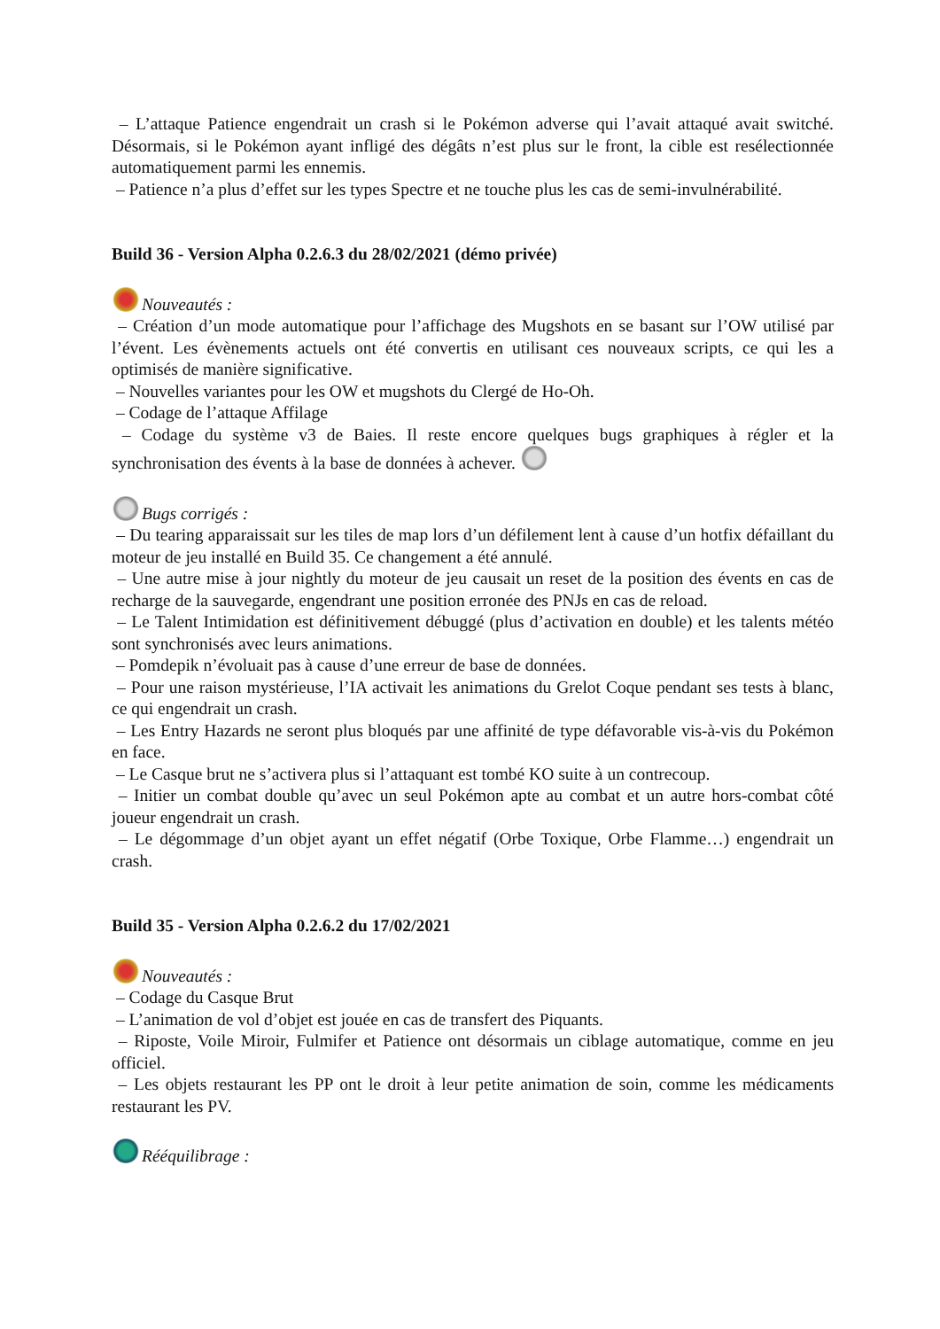– L’attaque Patience engendrait un crash si le Pokémon adverse qui l’avait attaqué avait switché. Désormais, si le Pokémon ayant infligé des dégâts n’est plus sur le front, la cible est resélectionnée automatiquement parmi les ennemis.
– Patience n’a plus d’effet sur les types Spectre et ne touche plus les cas de semi-invulnérabilité.
Build 36 - Version Alpha 0.2.6.3 du 28/02/2021 (démo privée)
Nouveautés :
– Création d’un mode automatique pour l’affichage des Mugshots en se basant sur l’OW utilisé par l’évent. Les évènements actuels ont été convertis en utilisant ces nouveaux scripts, ce qui les a optimisés de manière significative.
– Nouvelles variantes pour les OW et mugshots du Clergé de Ho-Oh.
– Codage de l’attaque Affilage
– Codage du système v3 de Baies. Il reste encore quelques bugs graphiques à régler et la synchronisation des évents à la base de données à achever.
Bugs corrigés :
– Du tearing apparaissait sur les tiles de map lors d’un défilement lent à cause d’un hotfix défaillant du moteur de jeu installé en Build 35. Ce changement a été annulé.
– Une autre mise à jour nightly du moteur de jeu causait un reset de la position des évents en cas de recharge de la sauvegarde, engendrant une position erronée des PNJs en cas de reload.
– Le Talent Intimidation est définitivement débuggé (plus d’activation en double) et les talents météo sont synchronisés avec leurs animations.
– Pomdepik n’évoluait pas à cause d’une erreur de base de données.
– Pour une raison mystérieuse, l’IA activait les animations du Grelot Coque pendant ses tests à blanc, ce qui engendrait un crash.
– Les Entry Hazards ne seront plus bloqués par une affinité de type défavorable vis-à-vis du Pokémon en face.
– Le Casque brut ne s’activera plus si l’attaquant est tombé KO suite à un contrecoup.
– Initier un combat double qu’avec un seul Pokémon apte au combat et un autre hors-combat côté joueur engendrait un crash.
– Le dégommage d’un objet ayant un effet négatif (Orbe Toxique, Orbe Flamme…) engendrait un crash.
Build 35 - Version Alpha 0.2.6.2 du 17/02/2021
Nouveautés :
– Codage du Casque Brut
– L’animation de vol d’objet est jouée en cas de transfert des Piquants.
– Riposte, Voile Miroir, Fulmifer et Patience ont désormais un ciblage automatique, comme en jeu officiel.
– Les objets restaurant les PP ont le droit à leur petite animation de soin, comme les médicaments restaurant les PV.
Rééquilibrage :